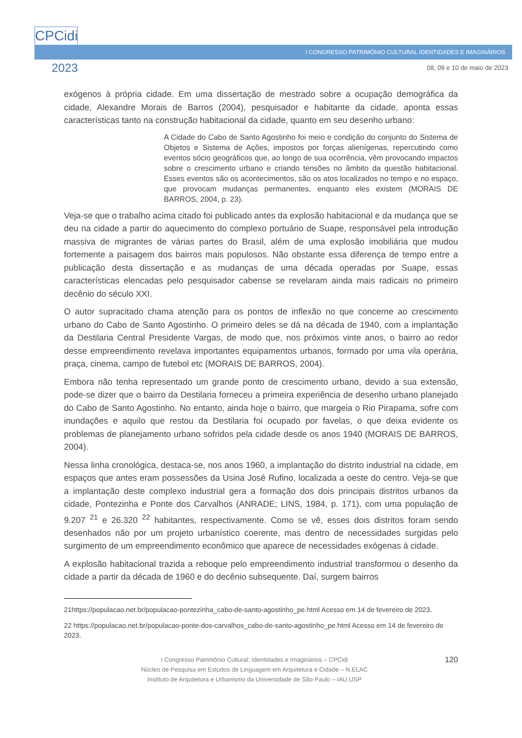CPCidi
&
2023
I CONGRESSO PATRIMÔNIO CULTURAL IDENTIDADES E IMAGINÁRIOS
08, 09 e 10 de maio de 2023
exógenos à própria cidade. Em uma dissertação de mestrado sobre a ocupação demográfica da cidade, Alexandre Morais de Barros (2004), pesquisador e habitante da cidade, aponta essas características tanto na construção habitacional da cidade, quanto em seu desenho urbano:
A Cidade do Cabo de Santo Agostinho foi meio e condição do conjunto do Sistema de Objetos e Sistema de Ações, impostos por forças alienígenas, repercutindo como eventos sócio geográficos que, ao longo de sua ocorrência, vêm provocando impactos sobre o crescimento urbano e criando tensões no âmbito da questão habitacional. Esses eventos são os acontecimentos, são os atos localizados no tempo e no espaço, que provocam mudanças permanentes, enquanto eles existem (MORAIS DE BARROS, 2004, p. 23).
Veja-se que o trabalho acima citado foi publicado antes da explosão habitacional e da mudança que se deu na cidade a partir do aquecimento do complexo portuário de Suape, responsável pela introdução massiva de migrantes de várias partes do Brasil, além de uma explosão imobiliária que mudou fortemente a paisagem dos bairros mais populosos. Não obstante essa diferença de tempo entre a publicação desta dissertação e as mudanças de uma década operadas por Suape, essas características elencadas pelo pesquisador cabense se revelaram ainda mais radicais no primeiro decênio do século XXI.
O autor supracitado chama atenção para os pontos de inflexão no que concerne ao crescimento urbano do Cabo de Santo Agostinho. O primeiro deles se dá na década de 1940, com a implantação da Destilaria Central Presidente Vargas, de modo que, nos próximos vinte anos, o bairro ao redor desse empreendimento revelava importantes equipamentos urbanos, formado por uma vila operária, praça, cinema, campo de futebol etc (MORAIS DE BARROS, 2004).
Embora não tenha representado um grande ponto de crescimento urbano, devido a sua extensão, pode-se dizer que o bairro da Destilaria forneceu a primeira experiência de desenho urbano planejado do Cabo de Santo Agostinho. No entanto, ainda hoje o bairro, que margeia o Rio Pirapama, sofre com inundações e aquilo que restou da Destilaria foi ocupado por favelas, o que deixa evidente os problemas de planejamento urbano sofridos pela cidade desde os anos 1940 (MORAIS DE BARROS, 2004).
Nessa linha cronológica, destaca-se, nos anos 1960, a implantação do distrito industrial na cidade, em espaços que antes eram possessões da Usina José Rufino, localizada a oeste do centro. Veja-se que a implantação deste complexo industrial gera a formação dos dois principais distritos urbanos da cidade, Pontezinha e Ponte dos Carvalhos (ANRADE; LINS, 1984, p. 171), com uma população de 9.207 <sup>21</sup> e 26.320 <sup>22</sup> habitantes, respectivamente. Como se vê, esses dois distritos foram sendo desenhados não por um projeto urbanístico coerente, mas dentro de necessidades surgidas pelo surgimento de um empreendimento econômico que aparece de necessidades exógenas à cidade.
A explosão habitacional trazida a reboque pelo empreendimento industrial transformou o desenho da cidade a partir da década de 1960 e do decênio subsequente. Daí, surgem bairros
21https://populacao.net.br/populacao-pontezinha_cabo-de-santo-agostinho_pe.html Acesso em 14 de fevereiro de 2023.
22 https://populacao.net.br/populacao-ponte-dos-carvalhos_cabo-de-santo-agostinho_pe.html Acesso em 14 de fevereiro de 2023.
I Congresso Patrimônio Cultural: Identidades e Imaginários – CPCidi
Núcleo de Pesquisa em Estudos de Linguagem em Arquitetura e Cidade – N.ELAC
Instituto de Arquitetura e Urbanismo da Universidade de São Paulo – IAU.USP
120